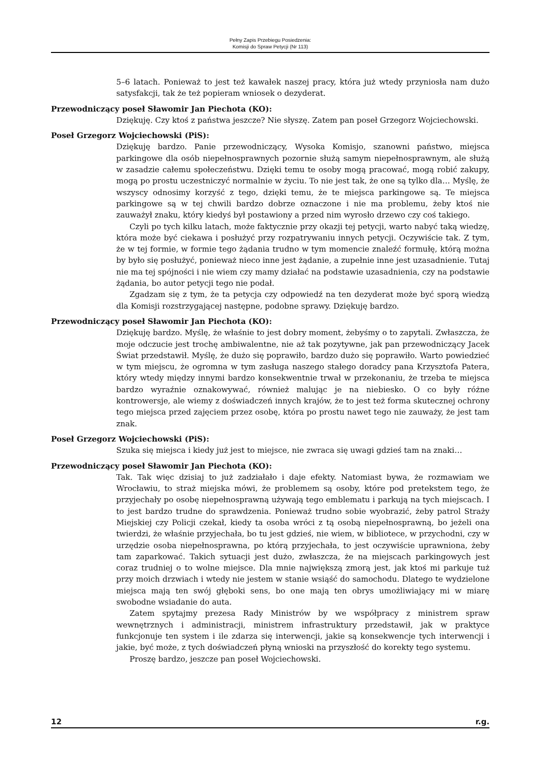Pełny Zapis Przebiegu Posiedzenia:
Komisji do Spraw Petycji (Nr 113)
5–6 latach. Ponieważ to jest też kawałek naszej pracy, która już wtedy przyniosła nam dużo satysfakcji, tak że też popieram wniosek o dezyderat.
Przewodniczący poseł Sławomir Jan Piechota (KO):
Dziękuję. Czy ktoś z państwa jeszcze? Nie słyszę. Zatem pan poseł Grzegorz Wojciechowski.
Poseł Grzegorz Wojciechowski (PiS):
Dziękuję bardzo. Panie przewodniczący, Wysoka Komisjo, szanowni państwo, miejsca parkingowe dla osób niepełnosprawnych pozornie służą samym niepełnosprawnym, ale służą w zasadzie całemu społeczeństwu. Dzięki temu te osoby mogą pracować, mogą robić zakupy, mogą po prostu uczestniczyć normalnie w życiu. To nie jest tak, że one są tylko dla… Myślę, że wszyscy odnosimy korzyść z tego, dzięki temu, że te miejsca parkingowe są. Te miejsca parkingowe są w tej chwili bardzo dobrze oznaczone i nie ma problemu, żeby ktoś nie zauważył znaku, który kiedyś był postawiony a przed nim wyrosło drzewo czy coś takiego.
Czyli po tych kilku latach, może faktycznie przy okazji tej petycji, warto nabyć taką wiedzę, która może być ciekawa i posłużyć przy rozpatrywaniu innych petycji. Oczywiście tak. Z tym, że w tej formie, w formie tego żądania trudno w tym momencie znaleźć formułę, którą można by było się posłużyć, ponieważ nieco inne jest żądanie, a zupełnie inne jest uzasadnienie. Tutaj nie ma tej spójności i nie wiem czy mamy działać na podstawie uzasadnienia, czy na podstawie żądania, bo autor petycji tego nie podał.
Zgadzam się z tym, że ta petycja czy odpowiedź na ten dezyderat może być sporą wiedzą dla Komisji rozstrzygającej następne, podobne sprawy. Dziękuję bardzo.
Przewodniczący poseł Sławomir Jan Piechota (KO):
Dziękuję bardzo. Myślę, że właśnie to jest dobry moment, żebyśmy o to zapytali. Zwłaszcza, że moje odczucie jest trochę ambiwalentne, nie aż tak pozytywne, jak pan przewodniczący Jacek Świat przedstawił. Myślę, że dużo się poprawiło, bardzo dużo się poprawiło. Warto powiedzieć w tym miejscu, że ogromna w tym zasługa naszego stałego doradcy pana Krzysztofa Patera, który wtedy między innymi bardzo konsekwentnie trwał w przekonaniu, że trzeba te miejsca bardzo wyraźnie oznakowywać, również malując je na niebiesko. O co były różne kontrowersje, ale wiemy z doświadczeń innych krajów, że to jest też forma skutecznej ochrony tego miejsca przed zajęciem przez osobę, która po prostu nawet tego nie zauważy, że jest tam znak.
Poseł Grzegorz Wojciechowski (PiS):
Szuka się miejsca i kiedy już jest to miejsce, nie zwraca się uwagi gdzieś tam na znaki…
Przewodniczący poseł Sławomir Jan Piechota (KO):
Tak. Tak więc dzisiaj to już zadziałało i daje efekty. Natomiast bywa, że rozmawiam we Wrocławiu, to straż miejska mówi, że problemem są osoby, które pod pretekstem tego, że przyjechały po osobę niepełnosprawną używają tego emblematu i parkują na tych miejscach. I to jest bardzo trudne do sprawdzenia. Ponieważ trudno sobie wyobrazić, żeby patrol Straży Miejskiej czy Policji czekał, kiedy ta osoba wróci z tą osobą niepełnosprawną, bo jeżeli ona twierdzi, że właśnie przyjechała, bo tu jest gdzieś, nie wiem, w bibliotece, w przychodni, czy w urzędzie osoba niepełnosprawna, po którą przyjechała, to jest oczywiście uprawniona, żeby tam zaparkować. Takich sytuacji jest dużo, zwłaszcza, że na miejscach parkingowych jest coraz trudniej o to wolne miejsce. Dla mnie największą zmorą jest, jak ktoś mi parkuje tuż przy moich drzwiach i wtedy nie jestem w stanie wsiąść do samochodu. Dlatego te wydzielone miejsca mają ten swój głęboki sens, bo one mają ten obrys umożliwiający mi w miarę swobodne wsiadanie do auta.
Zatem spytajmy prezesa Rady Ministrów by we współpracy z ministrem spraw wewnętrznych i administracji, ministrem infrastruktury przedstawił, jak w praktyce funkcjonuje ten system i ile zdarza się interwencji, jakie są konsekwencje tych interwencji i jakie, być może, z tych doświadczeń płyną wnioski na przyszłość do korekty tego systemu.
Proszę bardzo, jeszcze pan poseł Wojciechowski.
12 r.g.